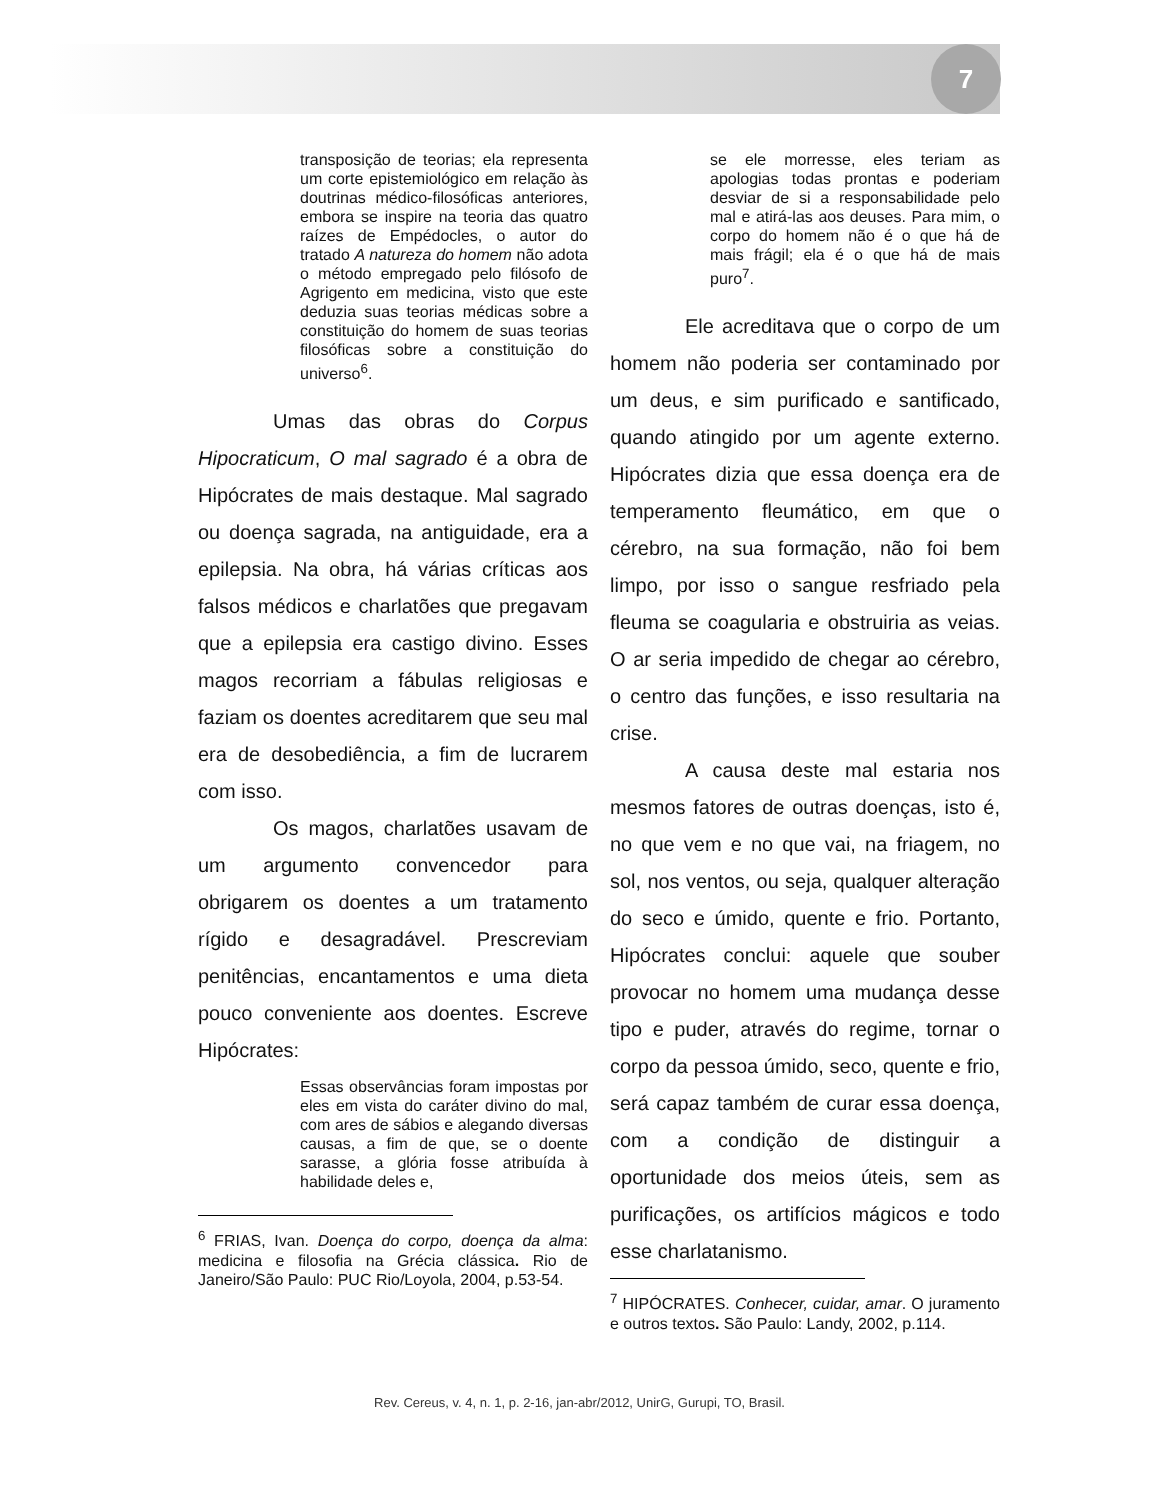7
transposição de teorias; ela representa um corte epistemiológico em relação às doutrinas médico-filosóficas anteriores, embora se inspire na teoria das quatro raízes de Empédocles, o autor do tratado A natureza do homem não adota o método empregado pelo filósofo de Agrigento em medicina, visto que este deduzia suas teorias médicas sobre a constituição do homem de suas teorias filosóficas sobre a constituição do universo<sup>6</sup>.
Umas das obras do Corpus Hipocraticum, O mal sagrado é a obra de Hipócrates de mais destaque. Mal sagrado ou doença sagrada, na antiguidade, era a epilepsia. Na obra, há várias críticas aos falsos médicos e charlatões que pregavam que a epilepsia era castigo divino. Esses magos recorriam a fábulas religiosas e faziam os doentes acreditarem que seu mal era de desobediência, a fim de lucrarem com isso.
Os magos, charlatões usavam de um argumento convencedor para obrigarem os doentes a um tratamento rígido e desagradável. Prescreviam penitências, encantamentos e uma dieta pouco conveniente aos doentes. Escreve Hipócrates:
Essas observâncias foram impostas por eles em vista do caráter divino do mal, com ares de sábios e alegando diversas causas, a fim de que, se o doente sarasse, a glória fosse atribuída à habilidade deles e,
<sup>6</sup> FRIAS, Ivan. Doença do corpo, doença da alma: medicina e filosofia na Grécia clássica. Rio de Janeiro/São Paulo: PUC Rio/Loyola, 2004, p.53-54.
se ele morresse, eles teriam as apologias todas prontas e poderiam desviar de si a responsabilidade pelo mal e atirá-las aos deuses. Para mim, o corpo do homem não é o que há de mais frágil; ela é o que há de mais puro<sup>7</sup>.
Ele acreditava que o corpo de um homem não poderia ser contaminado por um deus, e sim purificado e santificado, quando atingido por um agente externo. Hipócrates dizia que essa doença era de temperamento fleumático, em que o cérebro, na sua formação, não foi bem limpo, por isso o sangue resfriado pela fleuma se coagularia e obstruiria as veias. O ar seria impedido de chegar ao cérebro, o centro das funções, e isso resultaria na crise.
A causa deste mal estaria nos mesmos fatores de outras doenças, isto é, no que vem e no que vai, na friagem, no sol, nos ventos, ou seja, qualquer alteração do seco e úmido, quente e frio. Portanto, Hipócrates conclui: aquele que souber provocar no homem uma mudança desse tipo e puder, através do regime, tornar o corpo da pessoa úmido, seco, quente e frio, será capaz também de curar essa doença, com a condição de distinguir a oportunidade dos meios úteis, sem as purificações, os artifícios mágicos e todo esse charlatanismo.
<sup>7</sup> HIPÓCRATES. Conhecer, cuidar, amar. O juramento e outros textos. São Paulo: Landy, 2002, p.114.
Rev. Cereus, v. 4, n. 1, p. 2-16, jan-abr/2012, UnirG, Gurupi, TO, Brasil.